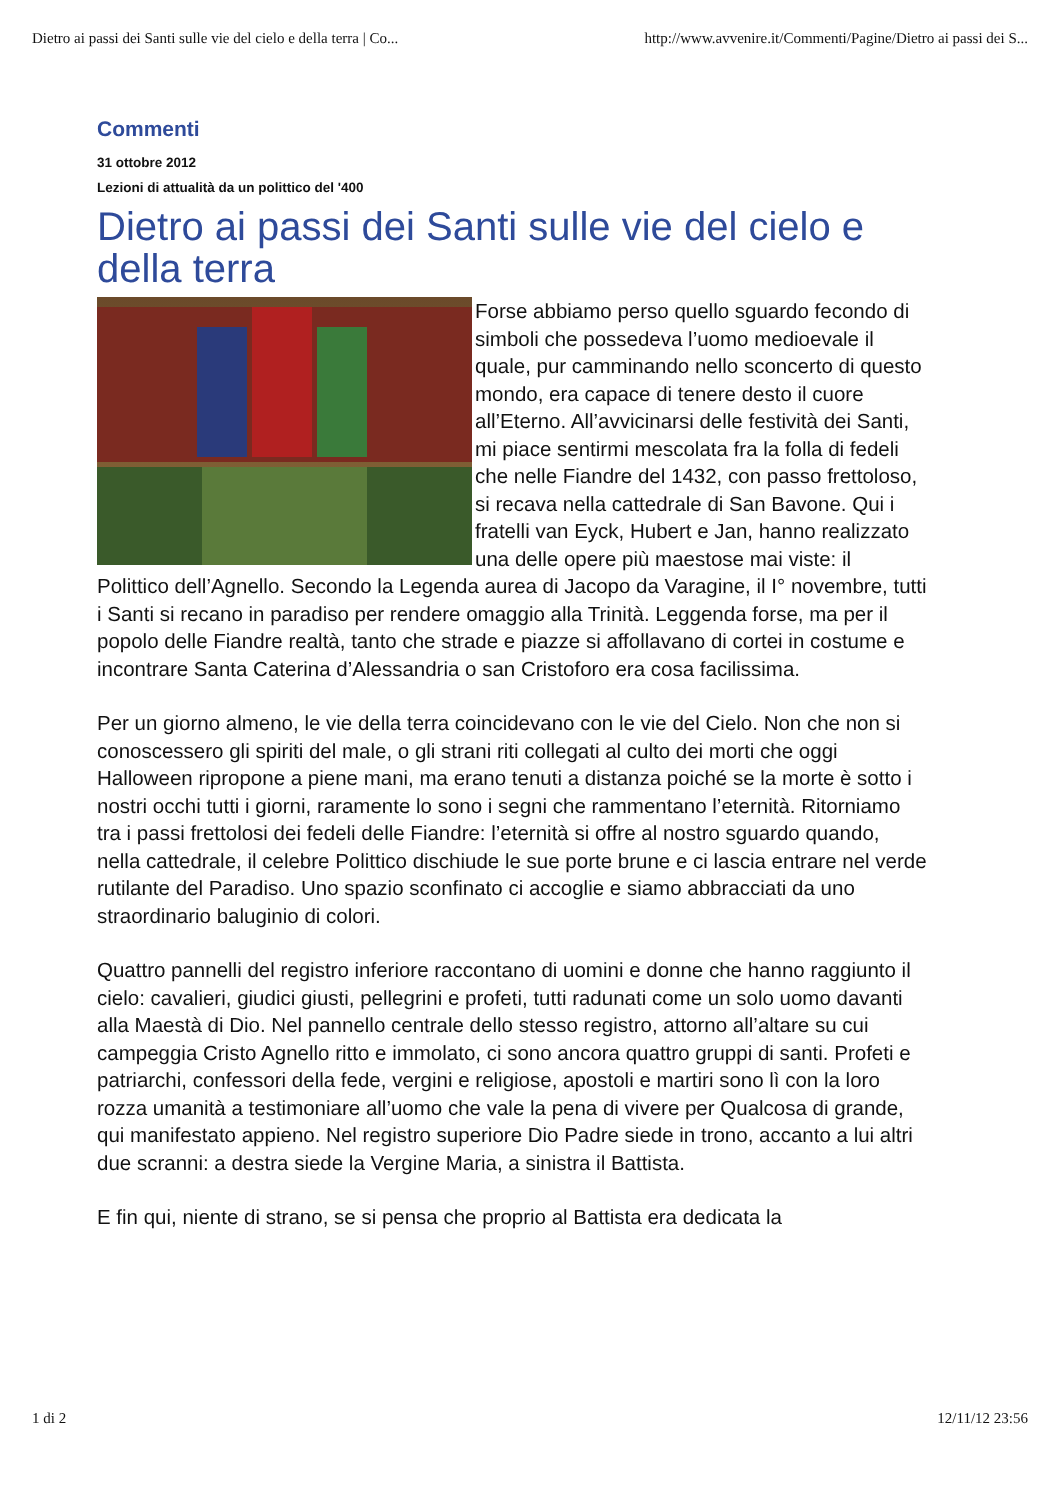Dietro ai passi dei Santi sulle vie del cielo e della terra | Co... http://www.avvenire.it/Commenti/Pagine/Dietro ai passi dei S...
Commenti
31 ottobre 2012
Lezioni di attualità da un polittico del '400
Dietro ai passi dei Santi sulle vie del cielo e della terra
Forse abbiamo perso quello sguardo fecondo di simboli che possedeva l’uomo medioevale il quale, pur camminando nello sconcerto di questo mondo, era capace di tenere desto il cuore all’Eterno. All’avvicinarsi delle festività dei Santi, mi piace sentirmi mescolata fra la folla di fedeli che nelle Fiandre del 1432, con passo frettoloso, si recava nella cattedrale di San Bavone. Qui i fratelli van Eyck, Hubert e Jan, hanno realizzato una delle opere più maestose mai viste: il Polittico dell’Agnello. Secondo la Legenda aurea di Jacopo da Varagine, il I° novembre, tutti i Santi si recano in paradiso per rendere omaggio alla Trinità. Leggenda forse, ma per il popolo delle Fiandre realtà, tanto che strade e piazze si affollavano di cortei in costume e incontrare Santa Caterina d’Alessandria o san Cristoforo era cosa facilissima.
Per un giorno almeno, le vie della terra coincidevano con le vie del Cielo. Non che non si conoscessero gli spiriti del male, o gli strani riti collegati al culto dei morti che oggi Halloween ripropone a piene mani, ma erano tenuti a distanza poiché se la morte è sotto i nostri occhi tutti i giorni, raramente lo sono i segni che rammentano l’eternità. Ritorniamo tra i passi frettolosi dei fedeli delle Fiandre: l’eternità si offre al nostro sguardo quando, nella cattedrale, il celebre Polittico dischiude le sue porte brune e ci lascia entrare nel verde rutilante del Paradiso. Uno spazio sconfinato ci accoglie e siamo abbracciati da uno straordinario baluginio di colori.
Quattro pannelli del registro inferiore raccontano di uomini e donne che hanno raggiunto il cielo: cavalieri, giudici giusti, pellegrini e profeti, tutti radunati come un solo uomo davanti alla Maestà di Dio. Nel pannello centrale dello stesso registro, attorno all’altare su cui campeggia Cristo Agnello ritto e immolato, ci sono ancora quattro gruppi di santi. Profeti e patriarchi, confessori della fede, vergini e religiose, apostoli e martiri sono lì con la loro rozza umanità a testimoniare all’uomo che vale la pena di vivere per Qualcosa di grande, qui manifestato appieno. Nel registro superiore Dio Padre siede in trono, accanto a lui altri due scranni: a destra siede la Vergine Maria, a sinistra il Battista.
E fin qui, niente di strano, se si pensa che proprio al Battista era dedicata la
1 di 2 12/11/12 23:56